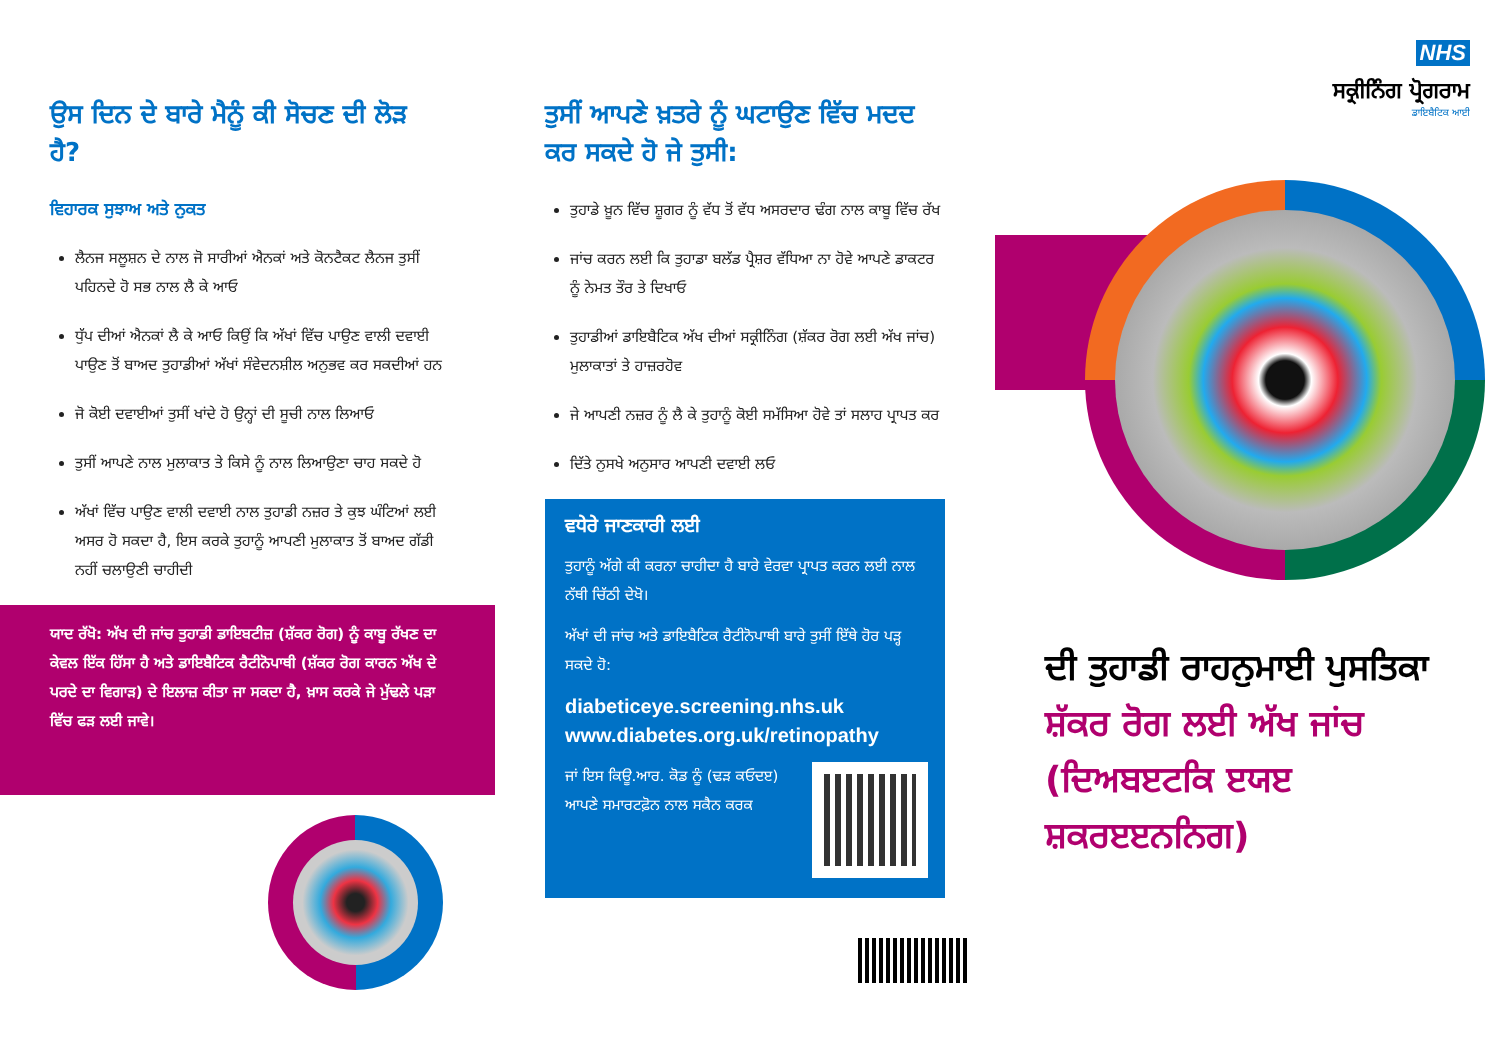ਉਸ ਦਿਨ ਦੇ ਬਾਰੇ ਮੈਨੂੰ ਕੀ ਸੋਚਣ ਦੀ ਲੋੜ ਹੈ?
ਵਿਹਾਰਕ ਸੁਝਾਅ ਅਤੇ ਨੁਕਤ
ਲੈਨਜ ਸਲੂਸ਼ਨ ਦੇ ਨਾਲ ਜੋ ਸਾਰੀਆਂ ਐਨਕਾਂ ਅਤੇ ਕੋਨਟੈਕਟ ਲੈਨਜ ਤੁਸੀਂ ਪਹਿਨਦੇ ਹੋ ਸਭ ਨਾਲ ਲੈ ਕੇ ਆਓ
ਧੁੱਪ ਦੀਆਂ ਐਨਕਾਂ ਲੈ ਕੇ ਆਓ ਕਿਉਂ ਕਿ ਅੱਖਾਂ ਵਿੱਚ ਪਾਉਣ ਵਾਲੀ ਦਵਾਈ ਪਾਉਣ ਤੋਂ ਬਾਅਦ ਤੁਹਾਡੀਆਂ ਅੱਖਾਂ ਸੰਵੇਦਨਸ਼ੀਲ ਅਨੁਭਵ ਕਰ ਸਕਦੀਆਂ ਹਨ
ਜੋ ਕੋਈ ਦਵਾਈਆਂ ਤੁਸੀਂ ਖਾਂਦੇ ਹੋ ਉਨ੍ਹਾਂ ਦੀ ਸੂਚੀ ਨਾਲ ਲਿਆਓ
ਤੁਸੀਂ ਆਪਣੇ ਨਾਲ ਮੁਲਾਕਾਤ ਤੇ ਕਿਸੇ ਨੂੰ ਨਾਲ ਲਿਆਉਣਾ ਚਾਹ ਸਕਦੇ ਹੋ
ਅੱਖਾਂ ਵਿੱਚ ਪਾਉਣ ਵਾਲੀ ਦਵਾਈ ਨਾਲ ਤੁਹਾਡੀ ਨਜ਼ਰ ਤੇ ਕੁਝ ਘੰਟਿਆਂ ਲਈ ਅਸਰ ਹੋ ਸਕਦਾ ਹੈ, ਇਸ ਕਰਕੇ ਤੁਹਾਨੂੰ ਆਪਣੀ ਮੁਲਾਕਾਤ ਤੋਂ ਬਾਅਦ ਗੱਡੀ ਨਹੀਂ ਚਲਾਉਣੀ ਚਾਹੀਦੀ
ਯਾਦ ਰੱਖੋ: ਅੱਖ ਦੀ ਜਾਂਚ ਤੁਹਾਡੀ ਡਾਇਬਟੀਜ਼ (ਸ਼ੱਕਰ ਰੋਗ) ਨੂੰ ਕਾਬੂ ਰੱਖਣ ਦਾ ਕੇਵਲ ਇੱਕ ਹਿੱਸਾ ਹੈ ਅਤੇ ਡਾਇਬੈਟਿਕ ਰੈਟੀਨੋਪਾਥੀ (ਸ਼ੱਕਰ ਰੋਗ ਕਾਰਨ ਅੱਖ ਦੇ ਪਰਦੇ ਦਾ ਵਿਗਾੜ) ਦੇ ਇਲਾਜ਼ ਕੀਤਾ ਜਾ ਸਕਦਾ ਹੈ, ਖ਼ਾਸ ਕਰਕੇ ਜੇ ਮੁੱਢਲੇ ਪੜਾ ਵਿੱਚ ਫੜ ਲਈ ਜਾਵੇ।
ਤੁਸੀਂ ਆਪਣੇ ਖ਼ਤਰੇ ਨੂੰ ਘਟਾਉਣ ਵਿੱਚ ਮਦਦ ਕਰ ਸਕਦੇ ਹੋ ਜੇ ਤੁਸੀ:
ਤੁਹਾਡੇ ਖ਼ੂਨ ਵਿੱਚ ਸ਼ੂਗਰ ਨੂੰ ਵੱਧ ਤੋਂ ਵੱਧ ਅਸਰਦਾਰ ਢੰਗ ਨਾਲ ਕਾਬੂ ਵਿੱਚ ਰੱਖ
ਜਾਂਚ ਕਰਨ ਲਈ ਕਿ ਤੁਹਾਡਾ ਬਲੱਡ ਪ੍ਰੈਸ਼ਰ ਵੱਧਿਆ ਨਾ ਹੋਵੇ ਆਪਣੇ ਡਾਕਟਰ ਨੂੰ ਨੇਮਤ ਤੌਰ ਤੇ ਦਿਖਾਓ
ਤੁਹਾਡੀਆਂ ਡਾਇਬੈਟਿਕ ਅੱਖ ਦੀਆਂ ਸਕ੍ਰੀਨਿੰਗ (ਸ਼ੱਕਰ ਰੋਗ ਲਈ ਅੱਖ ਜਾਂਚ) ਮੁਲਾਕਾਤਾਂ ਤੇ ਹਾਜ਼ਰਹੋਵ
ਜੇ ਆਪਣੀ ਨਜ਼ਰ ਨੂੰ ਲੈ ਕੇ ਤੁਹਾਨੂੰ ਕੋਈ ਸਮੱਸਿਆ ਹੋਵੇ ਤਾਂ ਸਲਾਹ ਪ੍ਰਾਪਤ ਕਰ
ਦਿੱਤੇ ਨੁਸਖੇ ਅਨੁਸਾਰ ਆਪਣੀ ਦਵਾਈ ਲਓ
ਵਧੇਰੇ ਜਾਣਕਾਰੀ ਲਈ
ਤੁਹਾਨੂੰ ਅੱਗੇ ਕੀ ਕਰਨਾ ਚਾਹੀਦਾ ਹੈ ਬਾਰੇ ਵੇਰਵਾ ਪ੍ਰਾਪਤ ਕਰਨ ਲਈ ਨਾਲ ਨੱਥੀ ਚਿੱਠੀ ਦੇਖੋ।
ਅੱਖਾਂ ਦੀ ਜਾਂਚ ਅਤੇ ਡਾਇਬੈਟਿਕ ਰੈਟੀਨੋਪਾਥੀ ਬਾਰੇ ਤੁਸੀਂ ਇੱਥੇ ਹੋਰ ਪੜ੍ਹ ਸਕਦੇ ਹੋ:
diabeticeye.screening.nhs.uk
www.diabetes.org.uk/retinopathy
ਜਾਂ ਇਸ ਕਿਊ.ਆਰ. ਕੋਡ ਨੂੰ (ਢੜ ਕਓਦੲ) ਆਪਣੇ ਸਮਾਰਟਫ਼ੋਨ ਨਾਲ ਸਕੈਨ ਕਰਕ
NHS
ਸਕ੍ਰੀਨਿੰਗ ਪ੍ਰੋਗਰਾਮ
ਡਾਇਬੈਟਿਕ ਆਈ
ਦੀ ਤੁਹਾਡੀ ਰਾਹਨੁਮਾਈ ਪੁਸਤਿਕਾ
ਸ਼ੱਕਰ ਰੋਗ ਲਈ ਅੱਖ ਜਾਂਚ (ਦਿਅਬੲਟਕਿ ੲਯੲ ਸ਼ਕਰੲੲਨਨਿਗ)